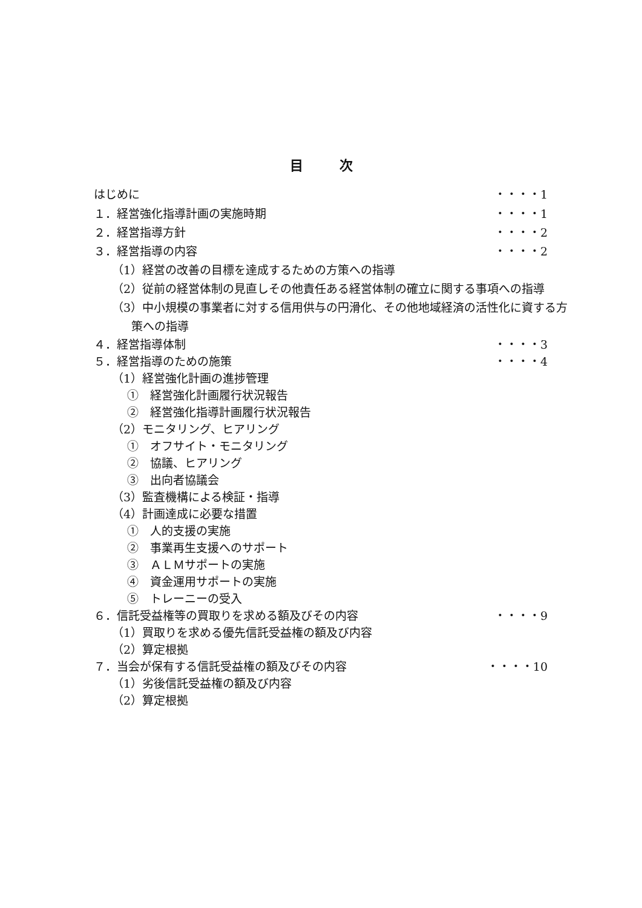目次
はじめに ・・・・1
１．経営強化指導計画の実施時期 ・・・・1
２．経営指導方針 ・・・・2
３．経営指導の内容 ・・・・2
（1）経営の改善の目標を達成するための方策への指導
（2）従前の経営体制の見直しその他責任ある経営体制の確立に関する事項への指導
（3）中小規模の事業者に対する信用供与の円滑化、その他地域経済の活性化に資する方策への指導
４．経営指導体制 ・・・・3
５．経営指導のための施策 ・・・・4
（1）経営強化計画の進捗管理
①　経営強化計画履行状況報告
②　経営強化指導計画履行状況報告
（2）モニタリング、ヒアリング
①　オフサイト・モニタリング
②　協議、ヒアリング
③　出向者協議会
（3）監査機構による検証・指導
（4）計画達成に必要な措置
①　人的支援の実施
②　事業再生支援へのサポート
③　ＡＬＭサポートの実施
④　資金運用サポートの実施
⑤　トレーニーの受入
６．信託受益権等の買取りを求める額及びその内容
・・・・9
（1）買取りを求める優先信託受益権の額及び内容
（2）算定根拠
７．当会が保有する信託受益権の額及びその内容
・・・・10
（1）劣後信託受益権の額及び内容
（2）算定根拠